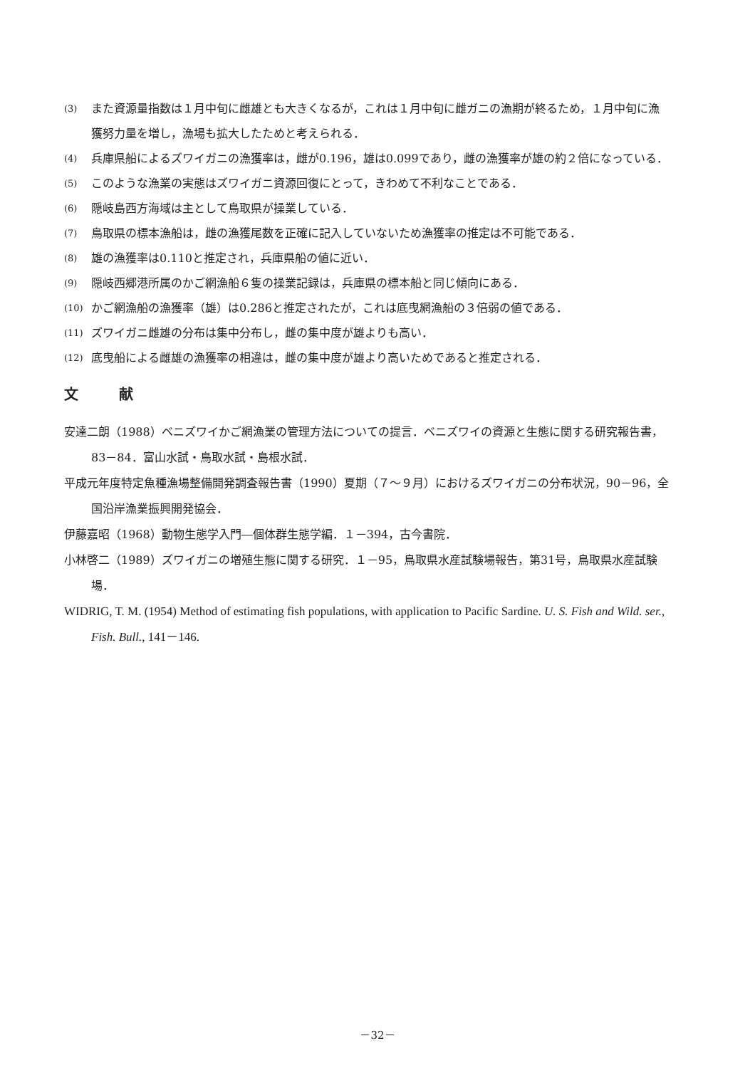(3) また資源量指数は１月中旬に雌雄とも大きくなるが，これは１月中旬に雌ガニの漁期が終るため，１月中旬に漁獲努力量を増し，漁場も拡大したためと考えられる．
(4) 兵庫県船によるズワイガニの漁獲率は，雌が0.196，雄は0.099であり，雌の漁獲率が雄の約２倍になっている．
(5) このような漁業の実態はズワイガニ資源回復にとって，きわめて不利なことである．
(6) 隠岐島西方海域は主として鳥取県が操業している．
(7) 鳥取県の標本漁船は，雌の漁獲尾数を正確に記入していないため漁獲率の推定は不可能である．
(8) 雄の漁獲率は0.110と推定され，兵庫県船の値に近い．
(9) 隠岐西郷港所属のかご網漁船６隻の操業記録は，兵庫県の標本船と同じ傾向にある．
(10) かご網漁船の漁獲率（雄）は0.286と推定されたが，これは底曳網漁船の３倍弱の値である．
(11) ズワイガニ雌雄の分布は集中分布し，雌の集中度が雄よりも高い．
(12) 底曳船による雌雄の漁獲率の相違は，雌の集中度が雄より高いためであると推定される．
文 献
安達二朗（1988）ベニズワイかご網漁業の管理方法についての提言．ベニズワイの資源と生態に関する研究報告書，83－84．富山水試・鳥取水試・島根水試．
平成元年度特定魚種漁場整備開発調査報告書（1990）夏期（７～９月）におけるズワイガニの分布状況，90－96，全国沿岸漁業振興開発協会．
伊藤嘉昭（1968）動物生態学入門―個体群生態学編．１－394，古今書院．
小林啓二（1989）ズワイガニの増殖生態に関する研究．１－95，鳥取県水産試験場報告，第31号，鳥取県水産試験場．
WIDRIG, T. M. (1954) Method of estimating fish populations, with application to Pacific Sardine. U. S. Fish and Wild. ser., Fish. Bull., 141－146.
－32－